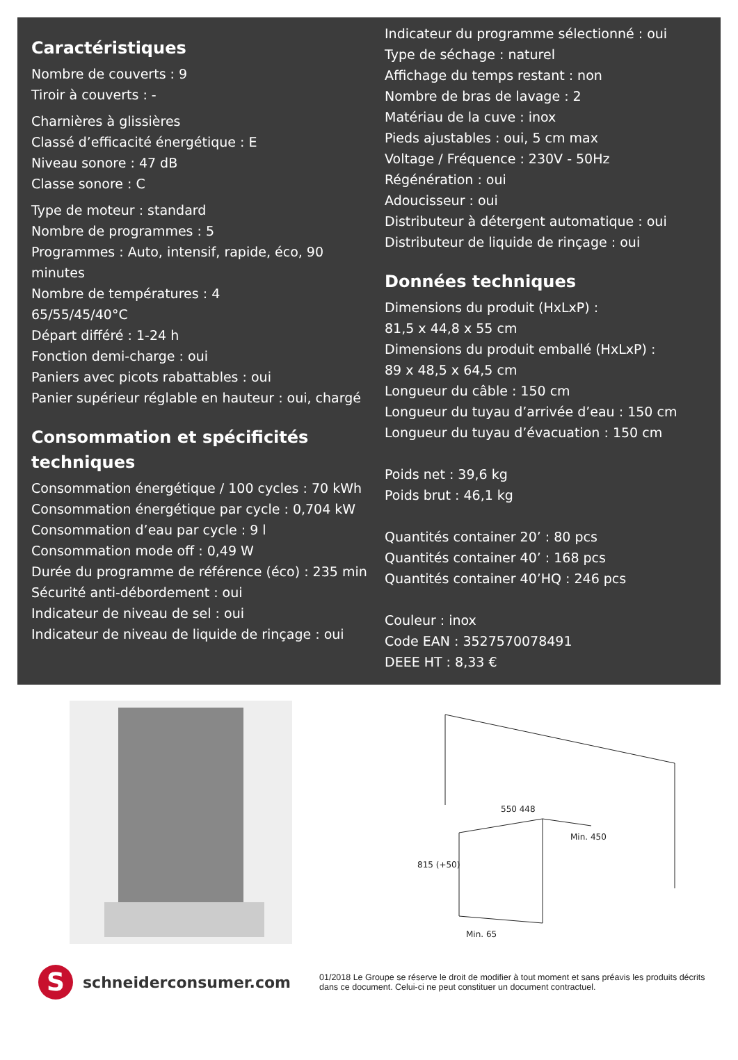Caractéristiques
Nombre de couverts : 9
Tiroir à couverts : -
Charnières à glissières
Classé d’efficacité énergétique : E
Niveau sonore : 47 dB
Classe sonore : C
Type de moteur : standard
Nombre de programmes : 5
Programmes : Auto, intensif, rapide, éco, 90 minutes
Nombre de températures : 4
65/55/45/40°C
Départ différé : 1-24 h
Fonction demi-charge : oui
Paniers avec picots rabattables : oui
Panier supérieur réglable en hauteur : oui, chargé
Consommation et spécificités techniques
Consommation énergétique / 100 cycles : 70 kWh
Consommation énergétique par cycle : 0,704 kW
Consommation d’eau par cycle : 9 l
Consommation mode off : 0,49 W
Durée du programme de référence (éco) : 235 min
Sécurité anti-débordement : oui
Indicateur de niveau de sel : oui
Indicateur de niveau de liquide de rinçage : oui
Indicateur du programme sélectionné : oui
Type de séchage : naturel
Affichage du temps restant : non
Nombre de bras de lavage : 2
Matériau de la cuve : inox
Pieds ajustables : oui, 5 cm max
Voltage / Fréquence : 230V - 50Hz
Régénération : oui
Adoucisseur : oui
Distributeur à détergent automatique : oui
Distributeur de liquide de rinçage : oui
Données techniques
Dimensions du produit (HxLxP) :
81,5 x 44,8 x 55 cm
Dimensions du produit emballé (HxLxP) :
89 x 48,5 x 64,5 cm
Longueur du câble : 150 cm
Longueur du tuyau d’arrivée d’eau : 150 cm
Longueur du tuyau d’évacuation : 150 cm
Poids net : 39,6 kg
Poids brut : 46,1 kg
Quantités container 20’ : 80 pcs
Quantités container 40’ : 168 pcs
Quantités container 40’HQ : 246 pcs
Couleur : inox
Code EAN : 3527570078491
DEEE HT : 8,33 €
815 (+50)
Min. 450
Min. 65
550 448
S
schneiderconsumer.com
01/2018 Le Groupe se réserve le droit de modifier à tout moment et sans préavis les produits décrits dans ce document. Celui-ci ne peut constituer un document contractuel.